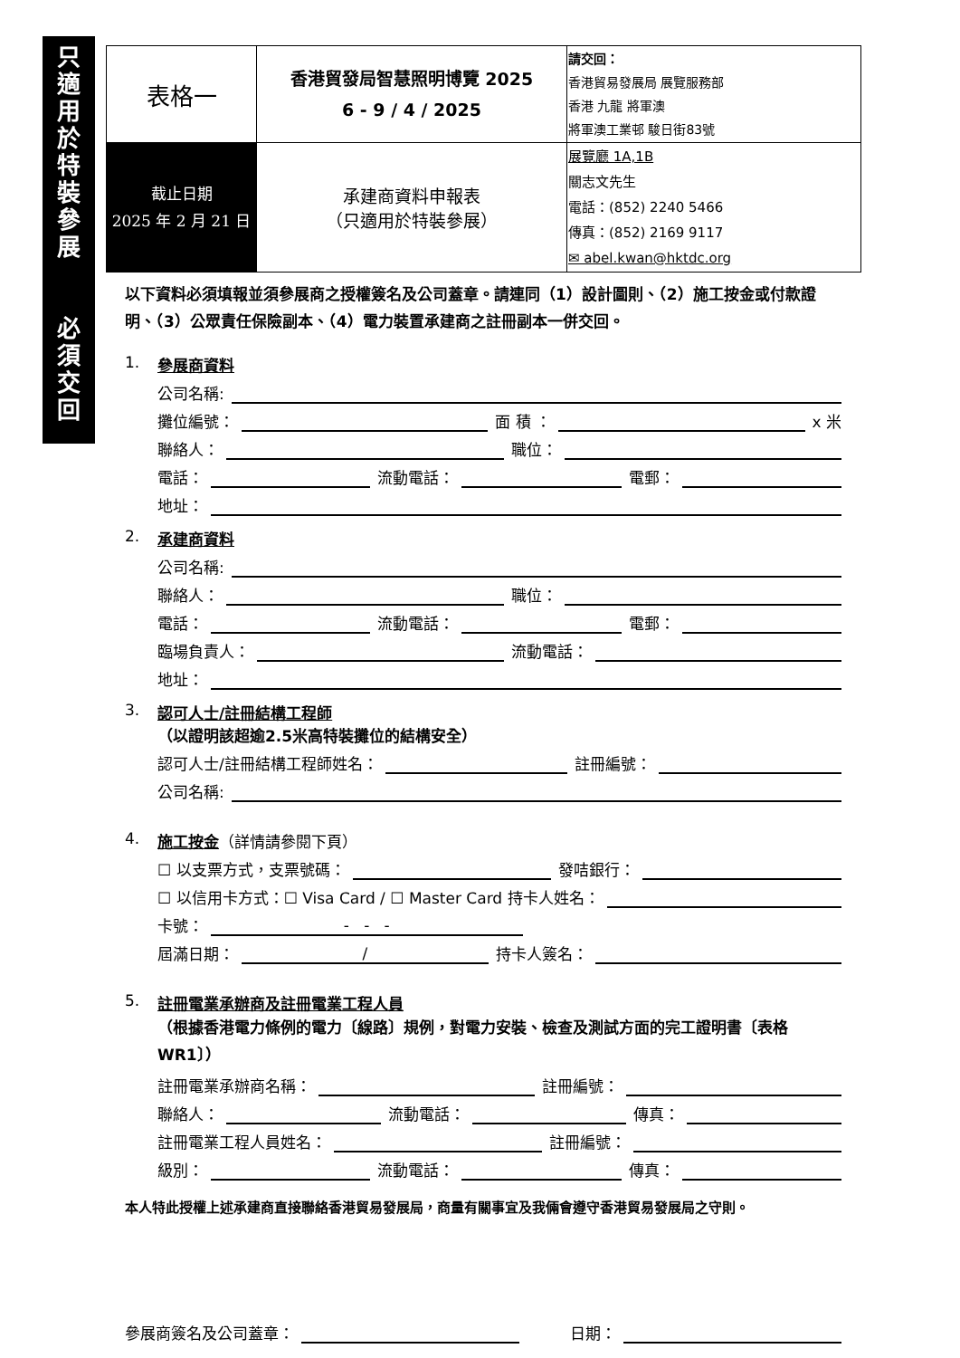只
適
用
於
特
裝
參
展
必
須
交
回
| 表格一 | 香港貿發局智慧照明博覽 2025 6 - 9 / 4 / 2025 | 請交回： 香港貿易發展局 展覽服務部 香港 九龍 將軍澳 將軍澳工業邨 駿日街83號 |
| 截止日期 2025 年 2 月 21 日 | 承建商資料申報表 （只適用於特裝參展） | 展覽廳 1A,1B 關志文先生 電話：(852) 2240 5466 傳真：(852) 2169 9117 ✉ abel.kwan@hktdc.org |
以下資料必須填報並須參展商之授權簽名及公司蓋章。請連同（1）設計圖則、（2）施工按金或付款證明、（3）公眾責任保險副本、（4）電力裝置承建商之註冊副本一併交回。
1. 參展商資料
公司名稱:
攤位編號：
面 積 ：
x 米
聯絡人：
職位：
電話：
流動電話：
電郵：
地址：
2. 承建商資料
公司名稱:
聯絡人：
職位：
電話：
流動電話：
電郵：
臨場負責人：
流動電話：
地址：
3. 認可人士/註冊結構工程師
（以證明該超逾2.5米高特裝攤位的結構安全）
認可人士/註冊結構工程師姓名：
註冊編號：
公司名稱:
4. 施工按金（詳情請參閱下頁）
☐ 以支票方式，支票號碼：
發咭銀行：
☐ 以信用卡方式：☐ Visa Card / ☐ Master Card 持卡人姓名：
卡號：
- - -
屆滿日期：
/
持卡人簽名：
5. 註冊電業承辦商及註冊電業工程人員
（根據香港電力條例的電力〔線路〕規例，對電力安裝、檢查及測試方面的完工證明書〔表格WR1〕）
註冊電業承辦商名稱：
註冊編號：
聯絡人：
流動電話：
傳真：
註冊電業工程人員姓名：
註冊編號：
級別：
流動電話：
傳真：
本人特此授權上述承建商直接聯絡香港貿易發展局，商量有關事宜及我倆會遵守香港貿易發展局之守則。
參展商簽名及公司蓋章：
日期：